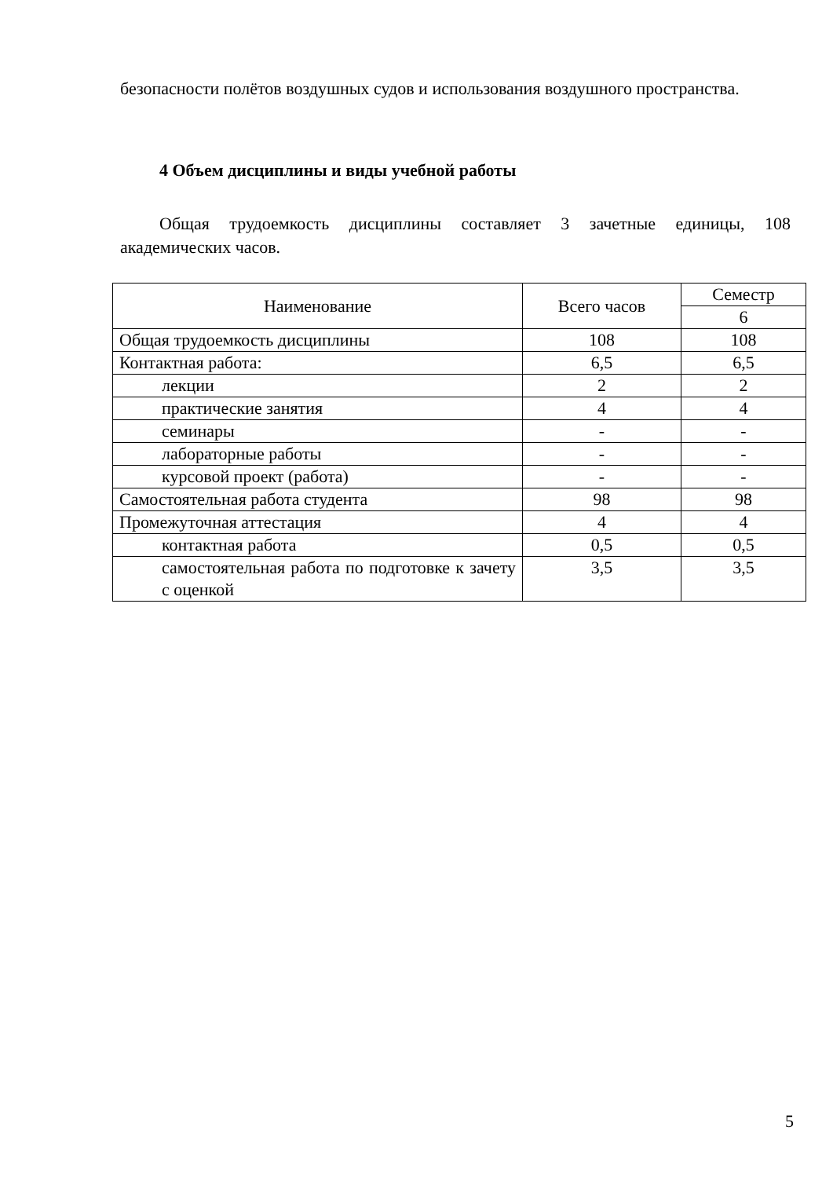безопасности полётов воздушных судов и использования воздушного пространства.
4 Объем дисциплины и виды учебной работы
Общая трудоемкость дисциплины составляет 3 зачетные единицы, 108 академических часов.
| Наименование | Всего часов | Семестр |
| --- | --- | --- |
| | | 6 |
| Общая трудоемкость дисциплины | 108 | 108 |
| Контактная работа: | 6,5 | 6,5 |
| лекции | 2 | 2 |
| практические занятия | 4 | 4 |
| семинары | - | - |
| лабораторные работы | - | - |
| курсовой проект (работа) | - | - |
| Самостоятельная работа студента | 98 | 98 |
| Промежуточная аттестация | 4 | 4 |
| контактная работа | 0,5 | 0,5 |
| самостоятельная работа по подготовке к зачету с оценкой | 3,5 | 3,5 |
5